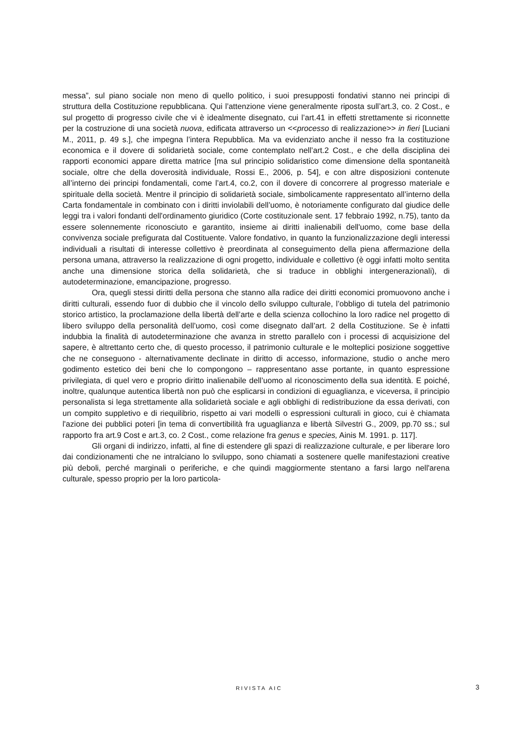messa”, sul piano sociale non meno di quello politico, i suoi presupposti fondativi stanno nei principi di struttura della Costituzione repubblicana. Qui l’attenzione viene generalmente riposta sull’art.3, co. 2 Cost., e sul progetto di progresso civile che vi è idealmente disegnato, cui l’art.41 in effetti strettamente si riconnette per la costruzione di una società nuova, edificata attraverso un <<processo di realizzazione>> in fieri [Luciani M., 2011, p. 49 s.], che impegna l’intera Repubblica. Ma va evidenziato anche il nesso fra la costituzione economica e il dovere di solidarietà sociale, come contemplato nell’art.2 Cost., e che della disciplina dei rapporti economici appare diretta matrice [ma sul principio solidaristico come dimensione della spontaneità sociale, oltre che della doverosità individuale, Rossi E., 2006, p. 54], e con altre disposizioni contenute all’interno dei principi fondamentali, come l’art.4, co.2, con il dovere di concorrere al progresso materiale e spirituale della società. Mentre il principio di solidarietà sociale, simbolicamente rappresentato all’interno della Carta fondamentale in combinato con i diritti inviolabili dell’uomo, è notoriamente configurato dal giudice delle leggi tra i valori fondanti dell'ordinamento giuridico (Corte costituzionale sent. 17 febbraio 1992, n.75), tanto da essere solennemente riconosciuto e garantito, insieme ai diritti inalienabili dell'uomo, come base della convivenza sociale prefigurata dal Costituente. Valore fondativo, in quanto la funzionalizzazione degli interessi individuali a risultati di interesse collettivo è preordinata al conseguimento della piena affermazione della persona umana, attraverso la realizzazione di ogni progetto, individuale e collettivo (è oggi infatti molto sentita anche una dimensione storica della solidarietà, che si traduce in obblighi intergenerazionali), di autodeterminazione, emancipazione, progresso.
Ora, quegli stessi diritti della persona che stanno alla radice dei diritti economici promuovono anche i diritti culturali, essendo fuor di dubbio che il vincolo dello sviluppo culturale, l’obbligo di tutela del patrimonio storico artistico, la proclamazione della libertà dell’arte e della scienza collochino la loro radice nel progetto di libero sviluppo della personalità dell’uomo, così come disegnato dall’art. 2 della Costituzione. Se è infatti indubbia la finalità di autodeterminazione che avanza in stretto parallelo con i processi di acquisizione del sapere, è altrettanto certo che, di questo processo, il patrimonio culturale e le molteplici posizione soggettive che ne conseguono - alternativamente declinate in diritto di accesso, informazione, studio o anche mero godimento estetico dei beni che lo compongono – rappresentano asse portante, in quanto espressione privilegiata, di quel vero e proprio diritto inalienabile dell’uomo al riconoscimento della sua identità. E poiché, inoltre, qualunque autentica libertà non può che esplicarsi in condizioni di eguaglianza, e viceversa, il principio personalista si lega strettamente alla solidarietà sociale e agli obblighi di redistribuzione da essa derivati, con un compito suppletivo e di riequilibrio, rispetto ai vari modelli o espressioni culturali in gioco, cui è chiamata l'azione dei pubblici poteri [in tema di convertibilità fra uguaglianza e libertà Silvestri G., 2009, pp.70 ss.; sul rapporto fra art.9 Cost e art.3, co. 2 Cost., come relazione fra genus e species, Ainis M. 1991. p. 117].
Gli organi di indirizzo, infatti, al fine di estendere gli spazi di realizzazione culturale, e per liberare loro dai condizionamenti che ne intralciano lo sviluppo, sono chiamati a sostenere quelle manifestazioni creative più deboli, perché marginali o periferiche, e che quindi maggiormente stentano a farsi largo nell'arena culturale, spesso proprio per la loro particola-
RIVISTA AIC 3